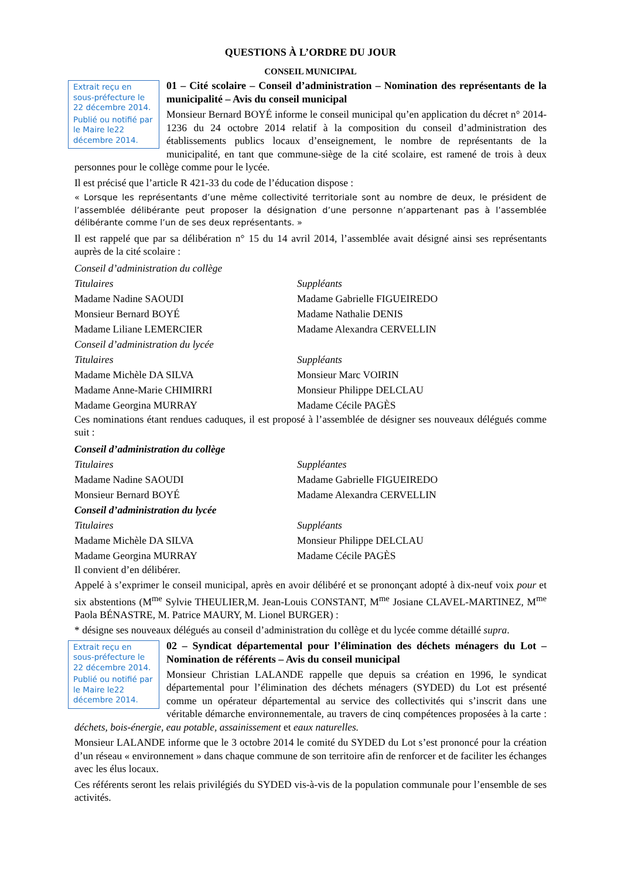QUESTIONS À L’ORDRE DU JOUR
CONSEIL MUNICIPAL
Extrait reçu en sous-préfecture le 22 décembre 2014.
Publié ou notifié par le Maire le22 décembre 2014.
01 – Cité scolaire – Conseil d’administration – Nomination des représentants de la municipalité – Avis du conseil municipal
Monsieur Bernard BOYÉ informe le conseil municipal qu’en application du décret n° 2014-1236 du 24 octobre 2014 relatif à la composition du conseil d’administration des établissements publics locaux d’enseignement, le nombre de représentants de la municipalité, en tant que commune-siège de la cité scolaire, est ramené de trois à deux personnes pour le collège comme pour le lycée.
Il est précisé que l’article R 421-33 du code de l’éducation dispose :
« Lorsque les représentants d’une même collectivité territoriale sont au nombre de deux, le président de l’assemblée délibérante peut proposer la désignation d’une personne n’appartenant pas à l’assemblée délibérante comme l’un de ses deux représentants. »
Il est rappelé que par sa délibération n° 15 du 14 avril 2014, l’assemblée avait désigné ainsi ses représentants auprès de la cité scolaire :
Conseil d’administration du collège
Titulaires Suppléants
Madame Nadine SAOUDI Madame Gabrielle FIGUEIREDO
Monsieur Bernard BOYÉ Madame Nathalie DENIS
Madame Liliane LEMERCIER Madame Alexandra CERVELLIN
Conseil d’administration du lycée
Titulaires Suppléants
Madame Michèle DA SILVA Monsieur Marc VOIRIN
Madame Anne-Marie CHIMIRRI Monsieur Philippe DELCLAU
Madame Georgina MURRAY Madame Cécile PAGÈS
Ces nominations étant rendues caduques, il est proposé à l’assemblée de désigner ses nouveaux délégués comme suit :
Conseil d’administration du collège
Titulaires Suppléantes
Madame Nadine SAOUDI Madame Gabrielle FIGUEIREDO
Monsieur Bernard BOYÉ Madame Alexandra CERVELLIN
Conseil d’administration du lycée
Titulaires Suppléants
Madame Michèle DA SILVA Monsieur Philippe DELCLAU
Madame Georgina MURRAY Madame Cécile PAGÈS
Il convient d’en délibérer.
Appelé à s’exprimer le conseil municipal, après en avoir délibéré et se prononçant adopté à dix-neuf voix pour et six abstentions (M<sup>me</sup> Sylvie THEULIER,M. Jean-Louis CONSTANT, M<sup>me</sup> Josiane CLAVEL-MARTINEZ, M<sup>me</sup> Paola BÉNASTRE, M. Patrice MAURY, M. Lionel BURGER) :
* désigne ses nouveaux délégués au conseil d’administration du collège et du lycée comme détaillé supra.
Extrait reçu en sous-préfecture le 22 décembre 2014.
Publié ou notifié par le Maire le22 décembre 2014.
02 – Syndicat départemental pour l’élimination des déchets ménagers du Lot – Nomination de référents – Avis du conseil municipal
Monsieur Christian LALANDE rappelle que depuis sa création en 1996, le syndicat départemental pour l’élimination des déchets ménagers (SYDED) du Lot est présenté comme un opérateur départemental au service des collectivités qui s’inscrit dans une véritable démarche environnementale, au travers de cinq compétences proposées à la carte : déchets, bois-énergie, eau potable, assainissement et eaux naturelles.
Monsieur LALANDE informe que le 3 octobre 2014 le comité du SYDED du Lot s’est prononcé pour la création d’un réseau « environnement » dans chaque commune de son territoire afin de renforcer et de faciliter les échanges avec les élus locaux.
Ces référents seront les relais privilégiés du SYDED vis-à-vis de la population communale pour l’ensemble de ses activités.